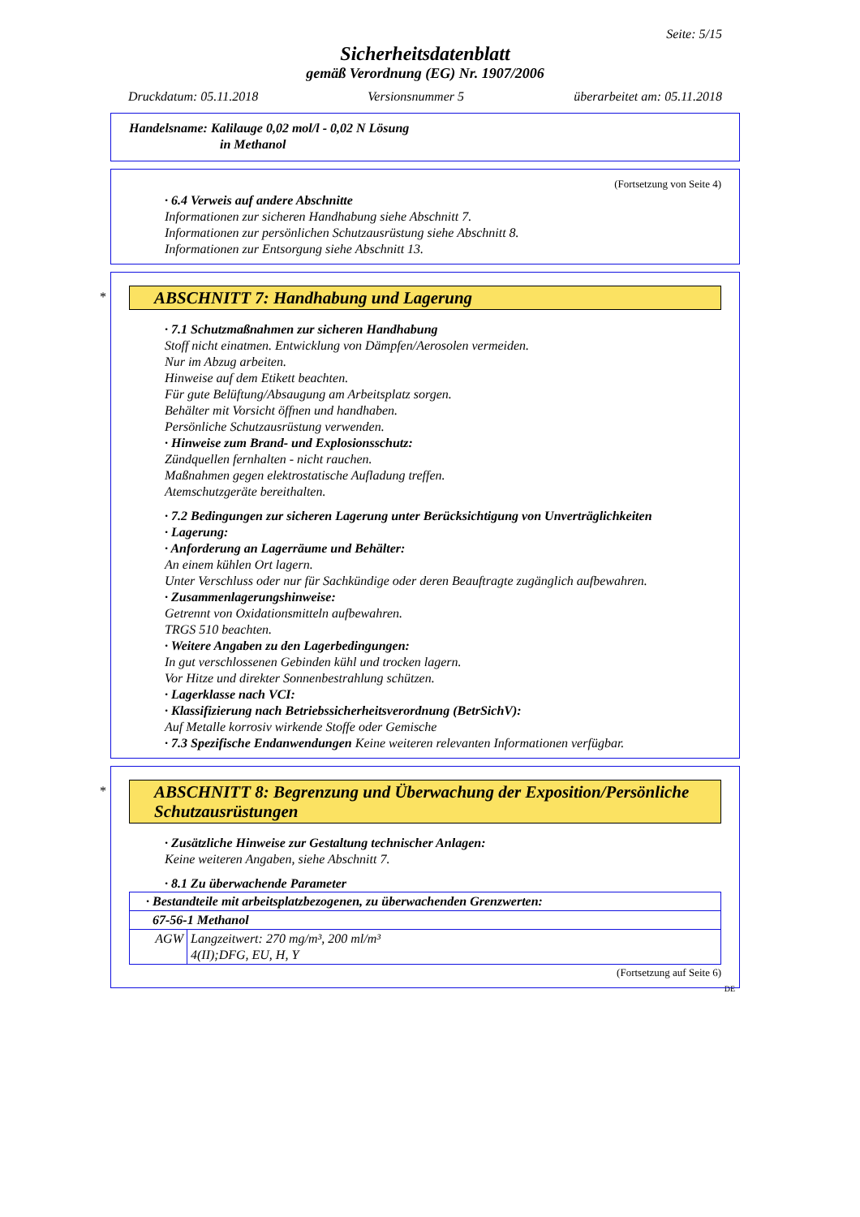Seite: 5/15
Sicherheitsdatenblatt
gemäß Verordnung (EG) Nr. 1907/2006
Druckdatum: 05.11.2018 Versionsnummer 5 überarbeitet am: 05.11.2018
Handelsname: Kalilauge 0,02 mol/l - 0,02 N Lösung
in Methanol
(Fortsetzung von Seite 4)
· 6.4 Verweis auf andere Abschnitte
Informationen zur sicheren Handhabung siehe Abschnitt 7.
Informationen zur persönlichen Schutzausrüstung siehe Abschnitt 8.
Informationen zur Entsorgung siehe Abschnitt 13.
*
ABSCHNITT 7: Handhabung und Lagerung
· 7.1 Schutzmaßnahmen zur sicheren Handhabung
Stoff nicht einatmen. Entwicklung von Dämpfen/Aerosolen vermeiden.
Nur im Abzug arbeiten.
Hinweise auf dem Etikett beachten.
Für gute Belüftung/Absaugung am Arbeitsplatz sorgen.
Behälter mit Vorsicht öffnen und handhaben.
Persönliche Schutzausrüstung verwenden.
· Hinweise zum Brand- und Explosionsschutz:
Zündquellen fernhalten - nicht rauchen.
Maßnahmen gegen elektrostatische Aufladung treffen.
Atemschutzgeräte bereithalten.
· 7.2 Bedingungen zur sicheren Lagerung unter Berücksichtigung von Unverträglichkeiten
· Lagerung:
· Anforderung an Lagerräume und Behälter:
An einem kühlen Ort lagern.
Unter Verschluss oder nur für Sachkündige oder deren Beauftragte zugänglich aufbewahren.
· Zusammenlagerungshinweise:
Getrennt von Oxidationsmitteln aufbewahren.
TRGS 510 beachten.
· Weitere Angaben zu den Lagerbedingungen:
In gut verschlossenen Gebinden kühl und trocken lagern.
Vor Hitze und direkter Sonnenbestrahlung schützen.
· Lagerklasse nach VCI:
· Klassifizierung nach Betriebssicherheitsverordnung (BetrSichV):
Auf Metalle korrosiv wirkende Stoffe oder Gemische
· 7.3 Spezifische Endanwendungen Keine weiteren relevanten Informationen verfügbar.
*
ABSCHNITT 8: Begrenzung und Überwachung der Exposition/Persönliche Schutzausrüstungen
· Zusätzliche Hinweise zur Gestaltung technischer Anlagen:
Keine weiteren Angaben, siehe Abschnitt 7.
· 8.1 Zu überwachende Parameter
| · Bestandteile mit arbeitsplatzbezogenen, zu überwachenden Grenzwerten: | |
| 67-56-1 Methanol | |
| AGW | Langzeitwert: 270 mg/m³, 200 ml/m³ 4(II);DFG, EU, H, Y |
(Fortsetzung auf Seite 6)
DE